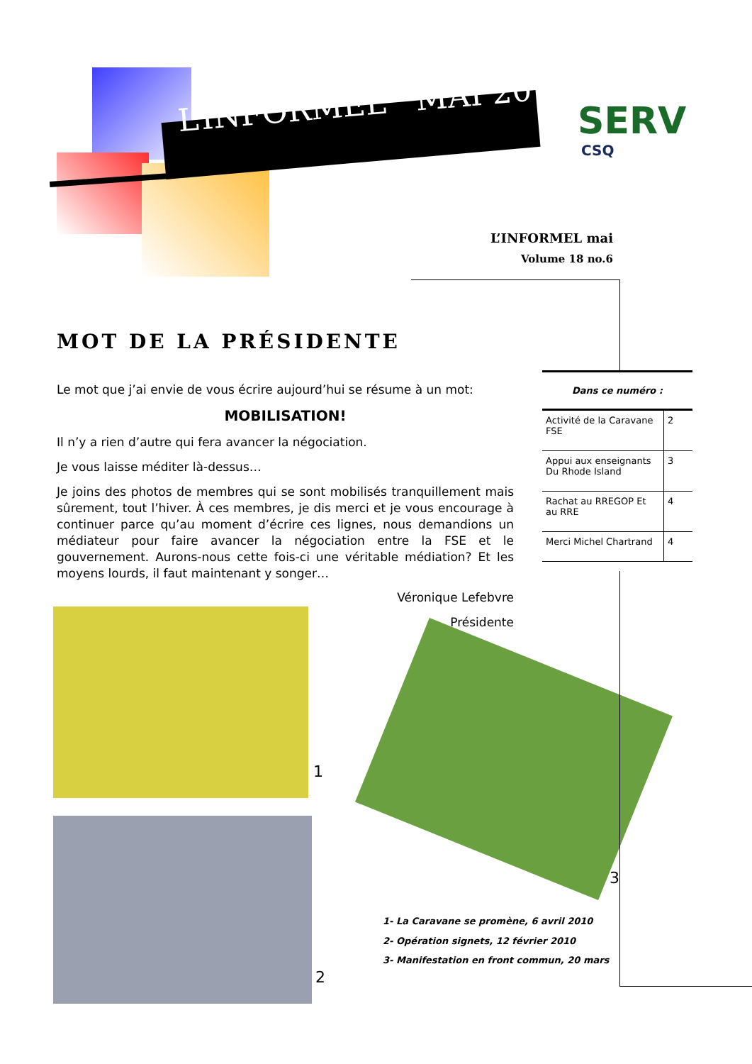L’INFORMEL MAI 2010
SERV
CSQ
L’INFORMEL mai
Volume 18 no.6
MOT DE LA PRÉSIDENTE
Le mot que j’ai envie de vous écrire aujourd’hui se résume à un mot:
MOBILISATION!
Il n’y a rien d’autre qui fera avancer la négociation.
Je vous laisse méditer là-dessus…
Je joins des photos de membres qui se sont mobilisés tranquillement mais sûrement, tout l’hiver. À ces membres, je dis merci et je vous encourage à continuer parce qu’au moment d’écrire ces lignes, nous demandions un médiateur pour faire avancer la négociation entre la FSE et le gouvernement. Aurons-nous cette fois-ci une véritable médiation? Et les moyens lourds, il faut maintenant y songer…
Véronique Lefebvre
Présidente
Dans ce numéro :
| Activité de la Caravane FSE | 2 |
| Appui aux enseignants Du Rhode Island | 3 |
| Rachat au RREGOP Et au RRE | 4 |
| Merci Michel Chartrand | 4 |
1
2
3
1- La Caravane se promène, 6 avril 2010
2- Opération signets, 12 février 2010
3- Manifestation en front commun, 20 mars